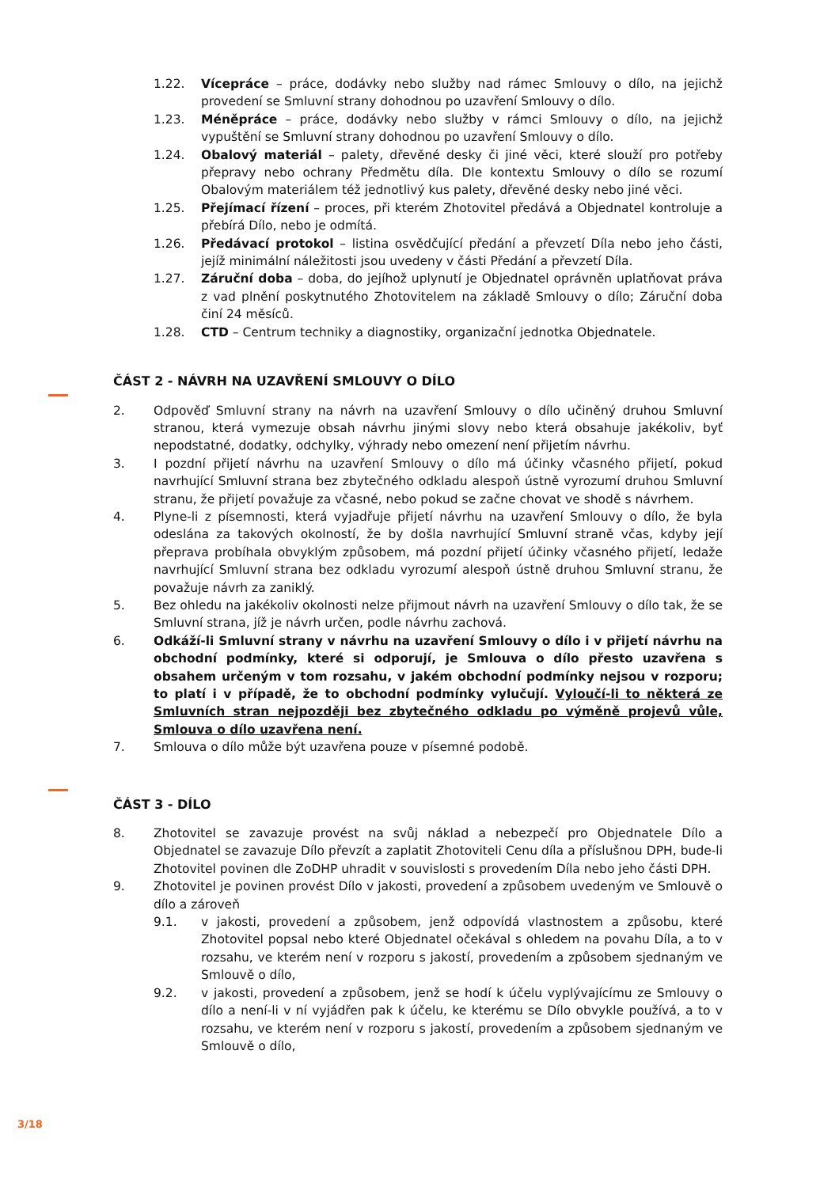1.22. Vícepráce – práce, dodávky nebo služby nad rámec Smlouvy o dílo, na jejichž provedení se Smluvní strany dohodnou po uzavření Smlouvy o dílo.
1.23. Méněpráce – práce, dodávky nebo služby v rámci Smlouvy o dílo, na jejichž vypuštění se Smluvní strany dohodnou po uzavření Smlouvy o dílo.
1.24. Obalový materiál – palety, dřevěné desky či jiné věci, které slouží pro potřeby přepravy nebo ochrany Předmětu díla. Dle kontextu Smlouvy o dílo se rozumí Obalovým materiálem též jednotlivý kus palety, dřevěné desky nebo jiné věci.
1.25. Přejímací řízení – proces, při kterém Zhotovitel předává a Objednatel kontroluje a přebírá Dílo, nebo je odmítá.
1.26. Předávací protokol – listina osvědčující předání a převzetí Díla nebo jeho části, jejíž minimální náležitosti jsou uvedeny v části Předání a převzetí Díla.
1.27. Záruční doba – doba, do jejíhož uplynutí je Objednatel oprávněn uplatňovat práva z vad plnění poskytnutého Zhotovitelem na základě Smlouvy o dílo; Záruční doba činí 24 měsíců.
1.28. CTD – Centrum techniky a diagnostiky, organizační jednotka Objednatele.
ČÁST 2 - NÁVRH NA UZAVŘENÍ SMLOUVY O DÍLO
2. Odpověď Smluvní strany na návrh na uzavření Smlouvy o dílo učiněný druhou Smluvní stranou, která vymezuje obsah návrhu jinými slovy nebo která obsahuje jakékoliv, byť nepodstatné, dodatky, odchylky, výhrady nebo omezení není přijetím návrhu.
3. I pozdní přijetí návrhu na uzavření Smlouvy o dílo má účinky včasného přijetí, pokud navrhující Smluvní strana bez zbytečného odkladu alespoň ústně vyrozumí druhou Smluvní stranu, že přijetí považuje za včasné, nebo pokud se začne chovat ve shodě s návrhem.
4. Plyne-li z písemnosti, která vyjadřuje přijetí návrhu na uzavření Smlouvy o dílo, že byla odeslána za takových okolností, že by došla navrhující Smluvní straně včas, kdyby její přeprava probíhala obvyklým způsobem, má pozdní přijetí účinky včasného přijetí, ledaže navrhující Smluvní strana bez odkladu vyrozumí alespoň ústně druhou Smluvní stranu, že považuje návrh za zaniklý.
5. Bez ohledu na jakékoliv okolnosti nelze přijmout návrh na uzavření Smlouvy o dílo tak, že se Smluvní strana, jíž je návrh určen, podle návrhu zachová.
6. Odkáží-li Smluvní strany v návrhu na uzavření Smlouvy o dílo i v přijetí návrhu na obchodní podmínky, které si odporují, je Smlouva o dílo přesto uzavřena s obsahem určeným v tom rozsahu, v jakém obchodní podmínky nejsou v rozporu; to platí i v případě, že to obchodní podmínky vylučují. Vyloučí-li to některá ze Smluvních stran nejpozději bez zbytečného odkladu po výměně projevů vůle, Smlouva o dílo uzavřena není.
7. Smlouva o dílo může být uzavřena pouze v písemné podobě.
ČÁST 3 - DÍLO
8. Zhotovitel se zavazuje provést na svůj náklad a nebezpečí pro Objednatele Dílo a Objednatel se zavazuje Dílo převzít a zaplatit Zhotoviteli Cenu díla a příslušnou DPH, bude-li Zhotovitel povinen dle ZoDHP uhradit v souvislosti s provedením Díla nebo jeho části DPH.
9. Zhotovitel je povinen provést Dílo v jakosti, provedení a způsobem uvedeným ve Smlouvě o dílo a zároveň
9.1. v jakosti, provedení a způsobem, jenž odpovídá vlastnostem a způsobu, které Zhotovitel popsal nebo které Objednatel očekával s ohledem na povahu Díla, a to v rozsahu, ve kterém není v rozporu s jakostí, provedením a způsobem sjednaným ve Smlouvě o dílo,
9.2. v jakosti, provedení a způsobem, jenž se hodí k účelu vyplývajícímu ze Smlouvy o dílo a není-li v ní vyjádřen pak k účelu, ke kterému se Dílo obvykle používá, a to v rozsahu, ve kterém není v rozporu s jakostí, provedením a způsobem sjednaným ve Smlouvě o dílo,
3/18